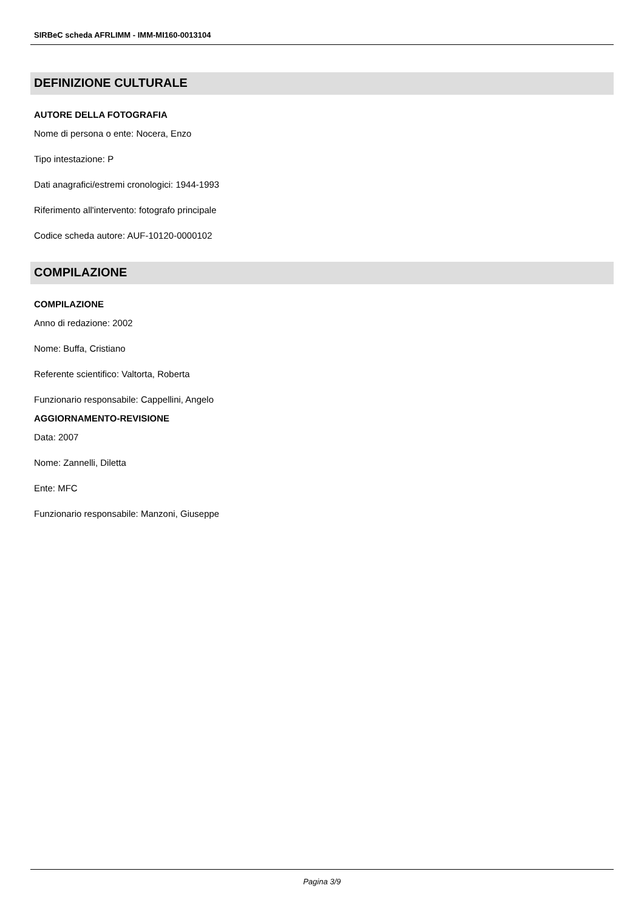SIRBeC scheda AFRLIMM - IMM-MI160-0013104
DEFINIZIONE CULTURALE
AUTORE DELLA FOTOGRAFIA
Nome di persona o ente: Nocera, Enzo
Tipo intestazione: P
Dati anagrafici/estremi cronologici: 1944-1993
Riferimento all'intervento: fotografo principale
Codice scheda autore: AUF-10120-0000102
COMPILAZIONE
COMPILAZIONE
Anno di redazione: 2002
Nome: Buffa, Cristiano
Referente scientifico: Valtorta, Roberta
Funzionario responsabile: Cappellini, Angelo
AGGIORNAMENTO-REVISIONE
Data: 2007
Nome: Zannelli, Diletta
Ente: MFC
Funzionario responsabile: Manzoni, Giuseppe
Pagina 3/9